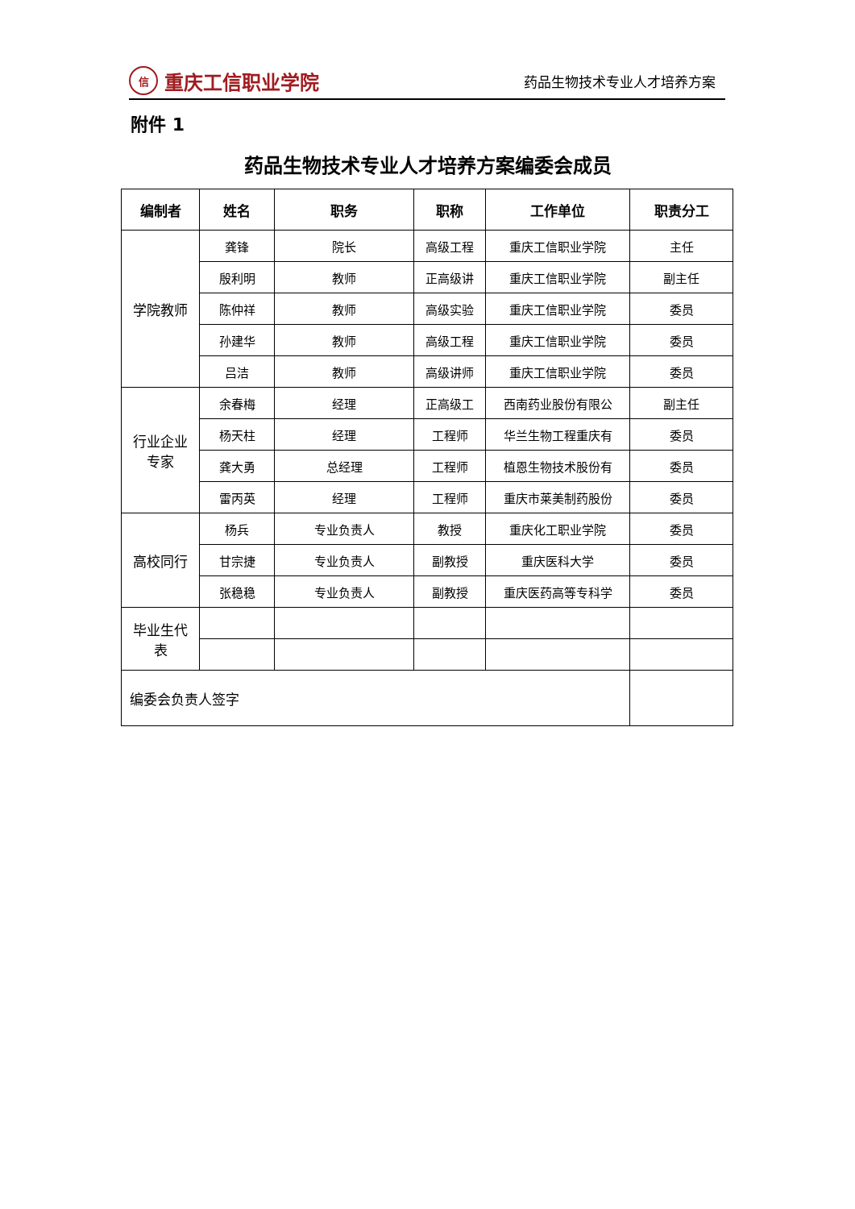信重庆工信职业学院
药品生物技术专业人才培养方案
附件 1
药品生物技术专业人才培养方案编委会成员
| 编制者 | 姓名 | 职务 | 职称 | 工作单位 | 职责分工 |
| --- | --- | --- | --- | --- | --- |
| 学院教师 | 龚锋 | 院长 | 高级工程 | 重庆工信职业学院 | 主任 |
| | 殷利明 | 教师 | 正高级讲 | 重庆工信职业学院 | 副主任 |
| | 陈仲祥 | 教师 | 高级实验 | 重庆工信职业学院 | 委员 |
| | 孙建华 | 教师 | 高级工程 | 重庆工信职业学院 | 委员 |
| | 吕洁 | 教师 | 高级讲师 | 重庆工信职业学院 | 委员 |
| 行业企业 专家 | 余春梅 | 经理 | 正高级工 | 西南药业股份有限公 | 副主任 |
| | 杨天柱 | 经理 | 工程师 | 华兰生物工程重庆有 | 委员 |
| | 龚大勇 | 总经理 | 工程师 | 植恩生物技术股份有 | 委员 |
| | 雷丙英 | 经理 | 工程师 | 重庆市莱美制药股份 | 委员 |
| 高校同行 | 杨兵 | 专业负责人 | 教授 | 重庆化工职业学院 | 委员 |
| | 甘宗捷 | 专业负责人 | 副教授 | 重庆医科大学 | 委员 |
| | 张稳稳 | 专业负责人 | 副教授 | 重庆医药高等专科学 | 委员 |
| 毕业生代 表 | | | | | |
| 编委会负责人签字 | | | | | |